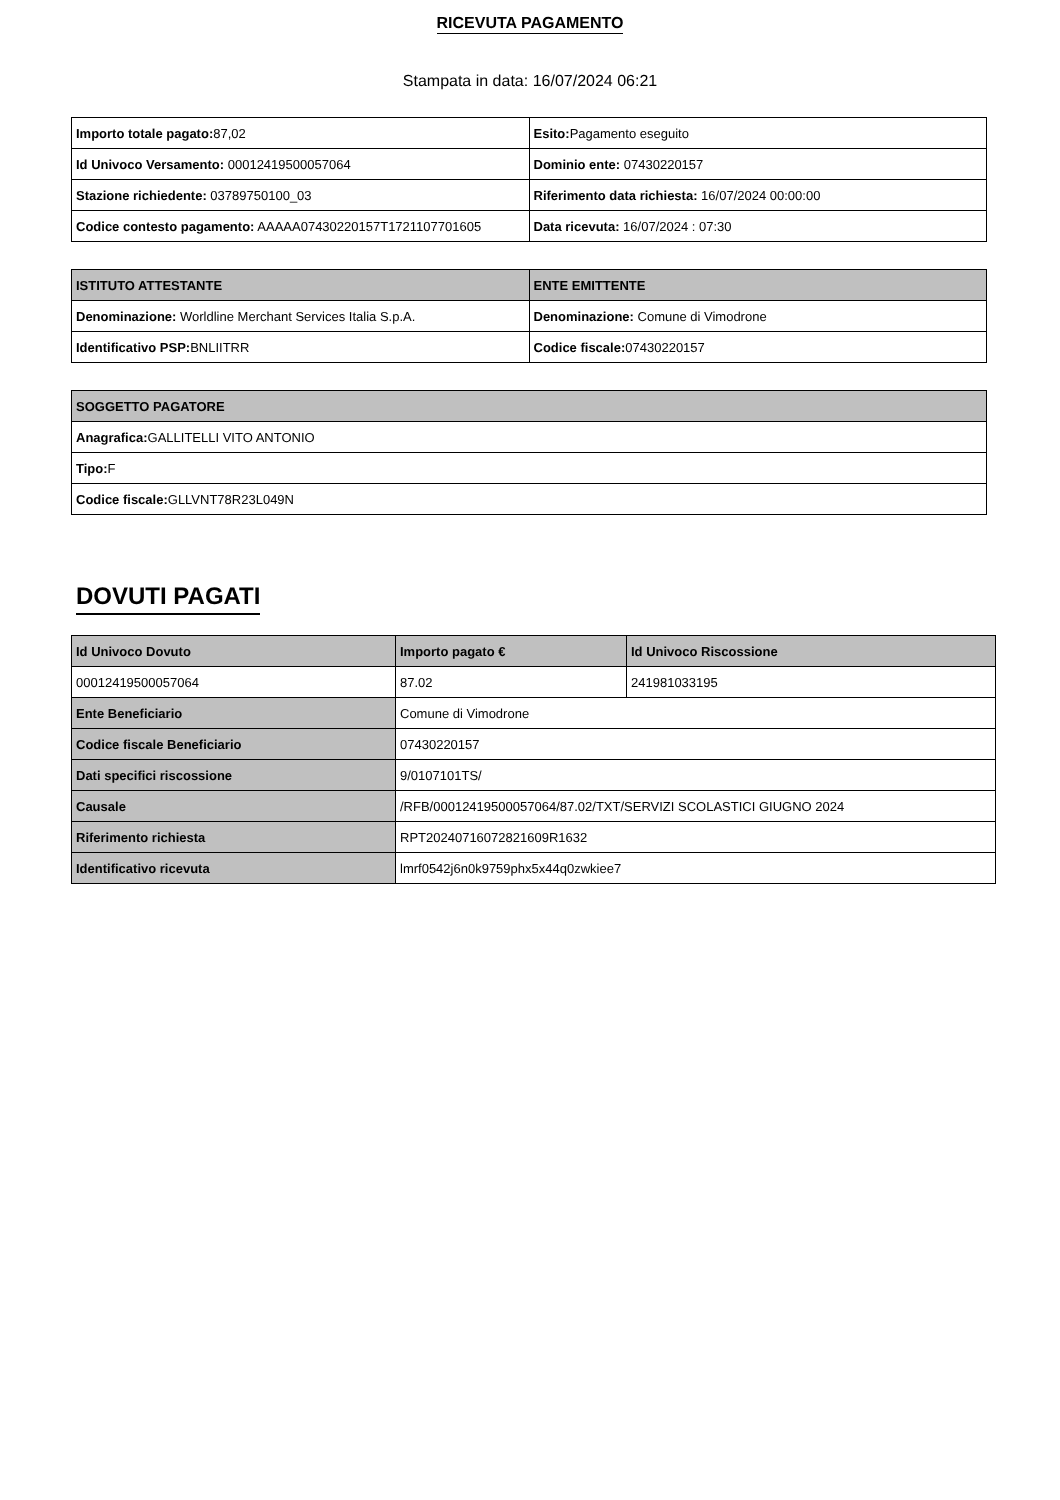RICEVUTA PAGAMENTO
Stampata in data: 16/07/2024 06:21
| Importo totale pagato: 87,02 | Esito: Pagamento eseguito |
| Id Univoco Versamento: 00012419500057064 | Dominio ente: 07430220157 |
| Stazione richiedente: 03789750100_03 | Riferimento data richiesta: 16/07/2024 00:00:00 |
| Codice contesto pagamento: AAAAA07430220157T1721107701605 | Data ricevuta: 16/07/2024 : 07:30 |
| ISTITUTO ATTESTANTE | ENTE EMITTENTE |
| --- | --- |
| Denominazione: Worldline Merchant Services Italia S.p.A. | Denominazione: Comune di Vimodrone |
| Identificativo PSP: BNLIITRR | Codice fiscale: 07430220157 |
| SOGGETTO PAGATORE |
| --- |
| Anagrafica: GALLITELLI VITO ANTONIO |
| Tipo: F |
| Codice fiscale: GLLVNT78R23L049N |
DOVUTI PAGATI
| Id Univoco Dovuto | Importo pagato € | Id Univoco Riscossione |
| --- | --- | --- |
| 00012419500057064 | 87.02 | 241981033195 |
| Ente Beneficiario | Comune di Vimodrone | |
| Codice fiscale Beneficiario | 07430220157 | |
| Dati specifici riscossione | 9/0107101TS/ | |
| Causale | /RFB/00012419500057064/87.02/TXT/SERVIZI SCOLASTICI GIUGNO 2024 | |
| Riferimento richiesta | RPT20240716072821609R1632 | |
| Identificativo ricevuta | lmrf0542j6n0k9759phx5x44q0zwkiee7 | |